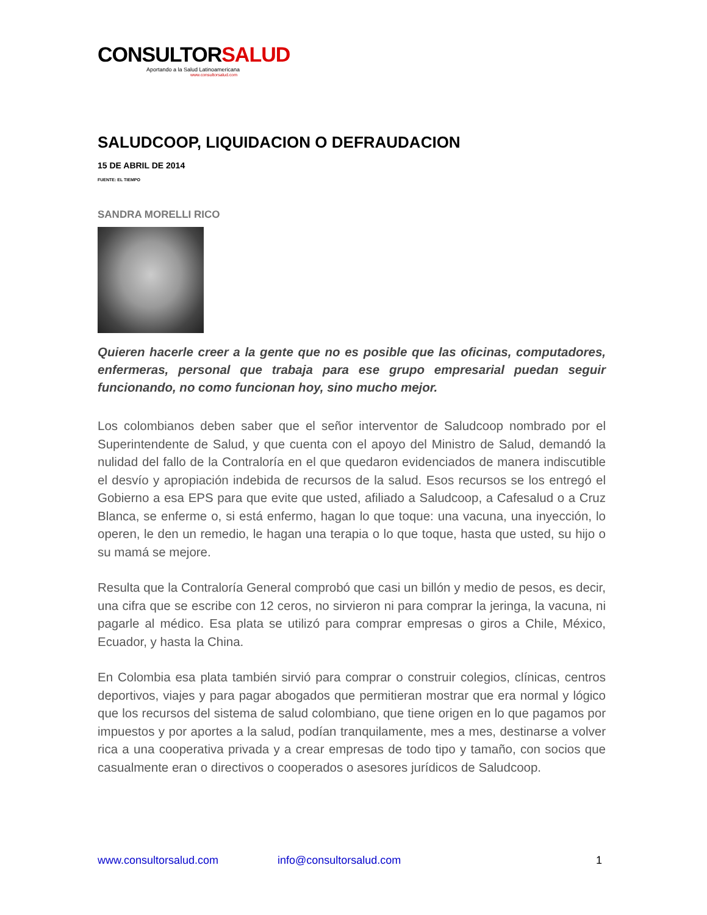CONSULTORSALUD
Aportando a la Salud Latinoamericana
www.consultorsalud.com
SALUDCOOP, LIQUIDACION O DEFRAUDACION
15 DE ABRIL DE 2014
FUENTE: EL TIEMPO
SANDRA MORELLI RICO
Quieren hacerle creer a la gente que no es posible que las oficinas, computadores, enfermeras, personal que trabaja para ese grupo empresarial puedan seguir funcionando, no como funcionan hoy, sino mucho mejor.
Los colombianos deben saber que el señor interventor de Saludcoop nombrado por el Superintendente de Salud, y que cuenta con el apoyo del Ministro de Salud, demandó la nulidad del fallo de la Contraloría en el que quedaron evidenciados de manera indiscutible el desvío y apropiación indebida de recursos de la salud. Esos recursos se los entregó el Gobierno a esa EPS para que evite que usted, afiliado a Saludcoop, a Cafesalud o a Cruz Blanca, se enferme o, si está enfermo, hagan lo que toque: una vacuna, una inyección, lo operen, le den un remedio, le hagan una terapia o lo que toque, hasta que usted, su hijo o su mamá se mejore.
Resulta que la Contraloría General comprobó que casi un billón y medio de pesos, es decir, una cifra que se escribe con 12 ceros, no sirvieron ni para comprar la jeringa, la vacuna, ni pagarle al médico. Esa plata se utilizó para comprar empresas o giros a Chile, México, Ecuador, y hasta la China.
En Colombia esa plata también sirvió para comprar o construir colegios, clínicas, centros deportivos, viajes y para pagar abogados que permitieran mostrar que era normal y lógico que los recursos del sistema de salud colombiano, que tiene origen en lo que pagamos por impuestos y por aportes a la salud, podían tranquilamente, mes a mes, destinarse a volver rica a una cooperativa privada y a crear empresas de todo tipo y tamaño, con socios que casualmente eran o directivos o cooperados o asesores jurídicos de Saludcoop.
www.consultorsalud.com info@consultorsalud.com 1